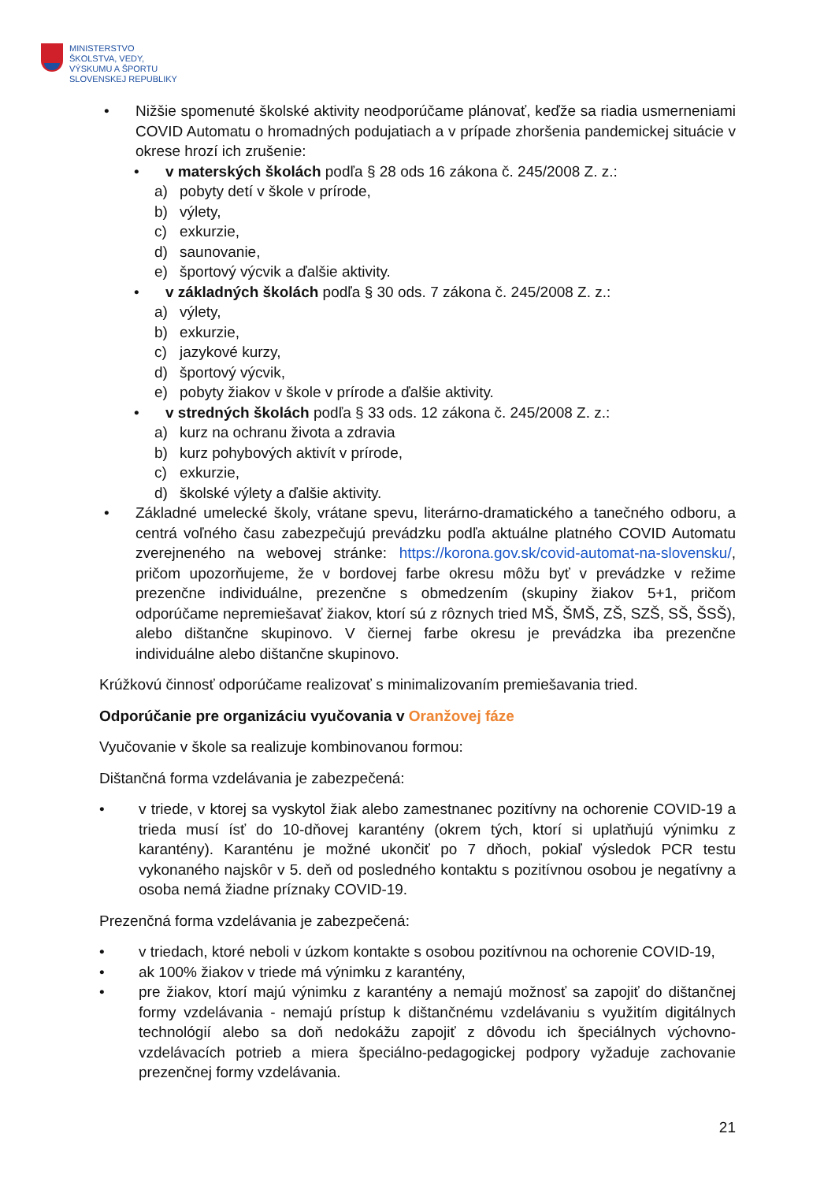MINISTERSTVO
ŠKOLSTVA, VEDY,
VÝSKUMU A ŠPORTU
SLOVENSKEJ REPUBLIKY
• Nižšie spomenuté školské aktivity neodporúčame plánovať, keďže sa riadia usmerneniami COVID Automatu o hromadných podujatiach a v prípade zhoršenia pandemickej situácie v okrese hrozí ich zrušenie:
• v materských školách podľa § 28 ods 16 zákona č. 245/2008 Z. z.:
a) pobyty detí v škole v prírode,
b) výlety,
c) exkurzie,
d) saunovanie,
e) športový výcvik a ďalšie aktivity.
• v základných školách podľa § 30 ods. 7 zákona č. 245/2008 Z. z.:
a) výlety,
b) exkurzie,
c) jazykové kurzy,
d) športový výcvik,
e) pobyty žiakov v škole v prírode a ďalšie aktivity.
• v stredných školách podľa § 33 ods. 12 zákona č. 245/2008 Z. z.:
a) kurz na ochranu života a zdravia
b) kurz pohybových aktivít v prírode,
c) exkurzie,
d) školské výlety a ďalšie aktivity.
• Základné umelecké školy, vrátane spevu, literárno-dramatického a tanečného odboru, a centrá voľného času zabezpečujú prevádzku podľa aktuálne platného COVID Automatu zverejneného na webovej stránke: https://korona.gov.sk/covid-automat-na-slovensku/, pričom upozorňujeme, že v bordovej farbe okresu môžu byť v prevádzke v režime prezenčne individuálne, prezenčne s obmedzením (skupiny žiakov 5+1, pričom odporúčame nepremiešavať žiakov, ktorí sú z rôznych tried MŠ, ŠMŠ, ZŠ, SZŠ, SŠ, ŠSŠ), alebo dištančne skupinovo. V čiernej farbe okresu je prevádzka iba prezenčne individuálne alebo dištančne skupinovo.
Krúžkovú činnosť odporúčame realizovať s minimalizovaním premiešavania tried.
Odporúčanie pre organizáciu vyučovania v Oranžovej fáze
Vyučovanie v škole sa realizuje kombinovanou formou:
Dištančná forma vzdelávania je zabezpečená:
• v triede, v ktorej sa vyskytol žiak alebo zamestnanec pozitívny na ochorenie COVID-19 a trieda musí ísť do 10-dňovej karantény (okrem tých, ktorí si uplatňujú výnimku z karantény). Karanténu je možné ukončiť po 7 dňoch, pokiaľ výsledok PCR testu vykonaného najskôr v 5. deň od posledného kontaktu s pozitívnou osobou je negatívny a osoba nemá žiadne príznaky COVID-19.
Prezenčná forma vzdelávania je zabezpečená:
• v triedach, ktoré neboli v úzkom kontakte s osobou pozitívnou na ochorenie COVID-19,
• ak 100% žiakov v triede má výnimku z karantény,
• pre žiakov, ktorí majú výnimku z karantény a nemajú možnosť sa zapojiť do dištančnej formy vzdelávania - nemajú prístup k dištančnému vzdelávaniu s využitím digitálnych technológií alebo sa doň nedokážu zapojiť z dôvodu ich špeciálnych výchovno-vzdelávacích potrieb a miera špeciálno-pedagogickej podpory vyžaduje zachovanie prezenčnej formy vzdelávania.
21